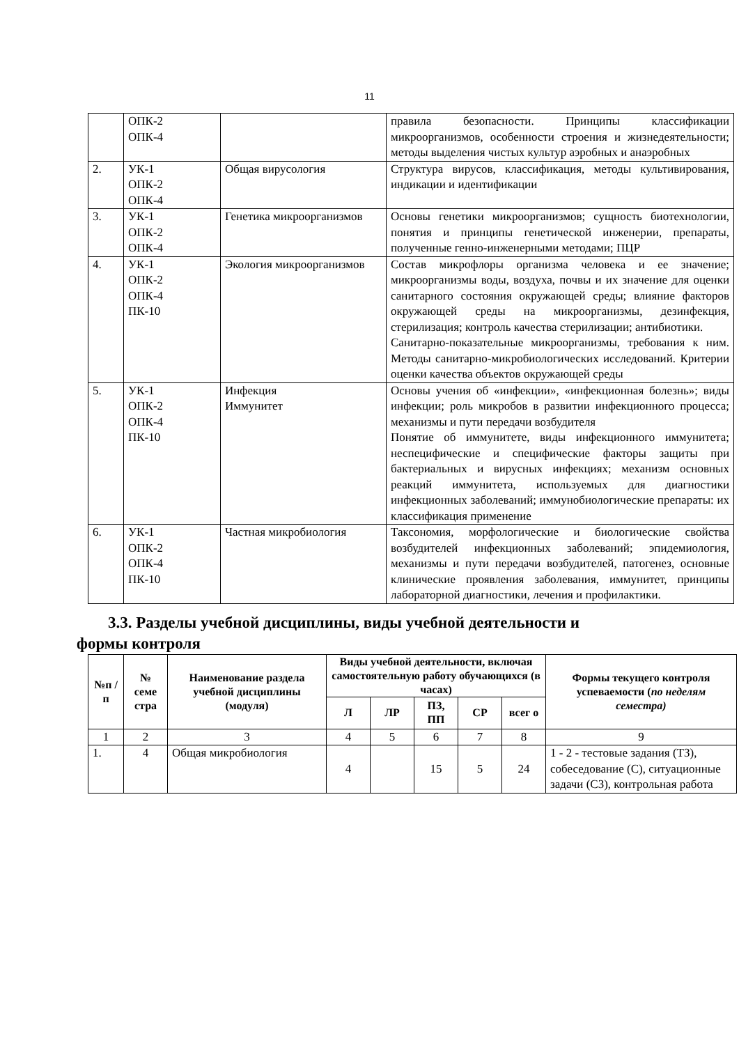11
| | ОПК-2 ОПК-4 | | правила безопасности. Принципы классификации микроорганизмов, особенности строения и жизнедеятельности; методы выделения чистых культур аэробных и анаэробных |
| 2. | УК-1 ОПК-2 ОПК-4 | Общая вирусология | Структура вирусов, классификация, методы культивирования, индикации и идентификации |
| 3. | УК-1 ОПК-2 ОПК-4 | Генетика микроорганизмов | Основы генетики микроорганизмов; сущность биотехнологии, понятия и принципы генетической инженерии, препараты, полученные генно-инженерными методами; ПЦР |
| 4. | УК-1 ОПК-2 ОПК-4 ПК-10 | Экология микроорганизмов | Состав микрофлоры организма человека и ее значение; микроорганизмы воды, воздуха, почвы и их значение для оценки санитарного состояния окружающей среды; влияние факторов окружающей среды на микроорганизмы, дезинфекция, стерилизация; контроль качества стерилизации; антибиотики. Санитарно-показательные микроорганизмы, требования к ним. Методы санитарно-микробиологических исследований. Критерии оценки качества объектов окружающей среды |
| 5. | УК-1 ОПК-2 ОПК-4 ПК-10 | Инфекция Иммунитет | Основы учения об «инфекции», «инфекционная болезнь»; виды инфекции; роль микробов в развитии инфекционного процесса; механизмы и пути передачи возбудителя Понятие об иммунитете, виды инфекционного иммунитета; неспецифические и специфические факторы защиты при бактериальных и вирусных инфекциях; механизм основных реакций иммунитета, используемых для диагностики инфекционных заболеваний; иммунобиологические препараты: их классификация применение |
| 6. | УК-1 ОПК-2 ОПК-4 ПК-10 | Частная микробиология | Таксономия, морфологические и биологические свойства возбудителей инфекционных заболеваний; эпидемиология, механизмы и пути передачи возбудителей, патогенез, основные клинические проявления заболевания, иммунитет, принципы лабораторной диагностики, лечения и профилактики. |
3.3. Разделы учебной дисциплины, виды учебной деятельности и
формы контроля
| №п /п | № семе стра | Наименование раздела учебной дисциплины (модуля) | Виды учебной деятельности, включая самостоятельную работу обучающихся (в часах) | | | | | Формы текущего контроля успеваемости ( по неделям семестра) |
| --- | --- | --- | --- | --- | --- | --- | --- | --- |
| | | | Л | ЛР | ПЗ, ПП | СР | всег о | |
| 1 | 2 | 3 | 4 | 5 | 6 | 7 | 8 | 9 |
| 1. | 4 | Общая микробиология | 4 | | 15 | 5 | 24 | 1 - 2 - тестовые задания (ТЗ), собеседование (С), ситуационные задачи (СЗ), контрольная работа |